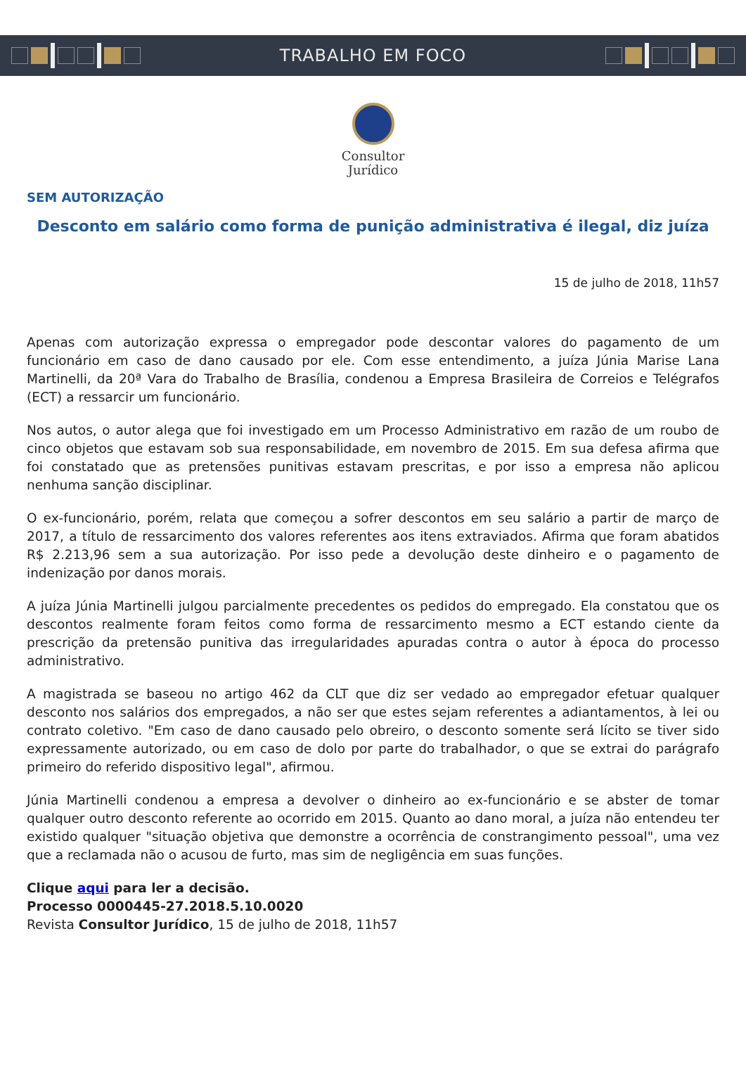TRABALHO EM FOCO
Consultor
Jurídico
SEM AUTORIZAÇÃO
Desconto em salário como forma de punição administrativa é ilegal, diz juíza
15 de julho de 2018, 11h57
Apenas com autorização expressa o empregador pode descontar valores do pagamento de um funcionário em caso de dano causado por ele. Com esse entendimento, a juíza Júnia Marise Lana Martinelli, da 20ª Vara do Trabalho de Brasília, condenou a Empresa Brasileira de Correios e Telégrafos (ECT) a ressarcir um funcionário.
Nos autos, o autor alega que foi investigado em um Processo Administrativo em razão de um roubo de cinco objetos que estavam sob sua responsabilidade, em novembro de 2015. Em sua defesa afirma que foi constatado que as pretensões punitivas estavam prescritas, e por isso a empresa não aplicou nenhuma sanção disciplinar.
O ex-funcionário, porém, relata que começou a sofrer descontos em seu salário a partir de março de 2017, a título de ressarcimento dos valores referentes aos itens extraviados. Afirma que foram abatidos R$ 2.213,96 sem a sua autorização. Por isso pede a devolução deste dinheiro e o pagamento de indenização por danos morais.
A juíza Júnia Martinelli julgou parcialmente precedentes os pedidos do empregado. Ela constatou que os descontos realmente foram feitos como forma de ressarcimento mesmo a ECT estando ciente da prescrição da pretensão punitiva das irregularidades apuradas contra o autor à época do processo administrativo.
A magistrada se baseou no artigo 462 da CLT que diz ser vedado ao empregador efetuar qualquer desconto nos salários dos empregados, a não ser que estes sejam referentes a adiantamentos, à lei ou contrato coletivo. "Em caso de dano causado pelo obreiro, o desconto somente será lícito se tiver sido expressamente autorizado, ou em caso de dolo por parte do trabalhador, o que se extrai do parágrafo primeiro do referido dispositivo legal", afirmou.
Júnia Martinelli condenou a empresa a devolver o dinheiro ao ex-funcionário e se abster de tomar qualquer outro desconto referente ao ocorrido em 2015. Quanto ao dano moral, a juíza não entendeu ter existido qualquer "situação objetiva que demonstre a ocorrência de constrangimento pessoal", uma vez que a reclamada não o acusou de furto, mas sim de negligência em suas funções.
Clique aqui para ler a decisão.
Processo 0000445-27.2018.5.10.0020
Revista Consultor Jurídico, 15 de julho de 2018, 11h57